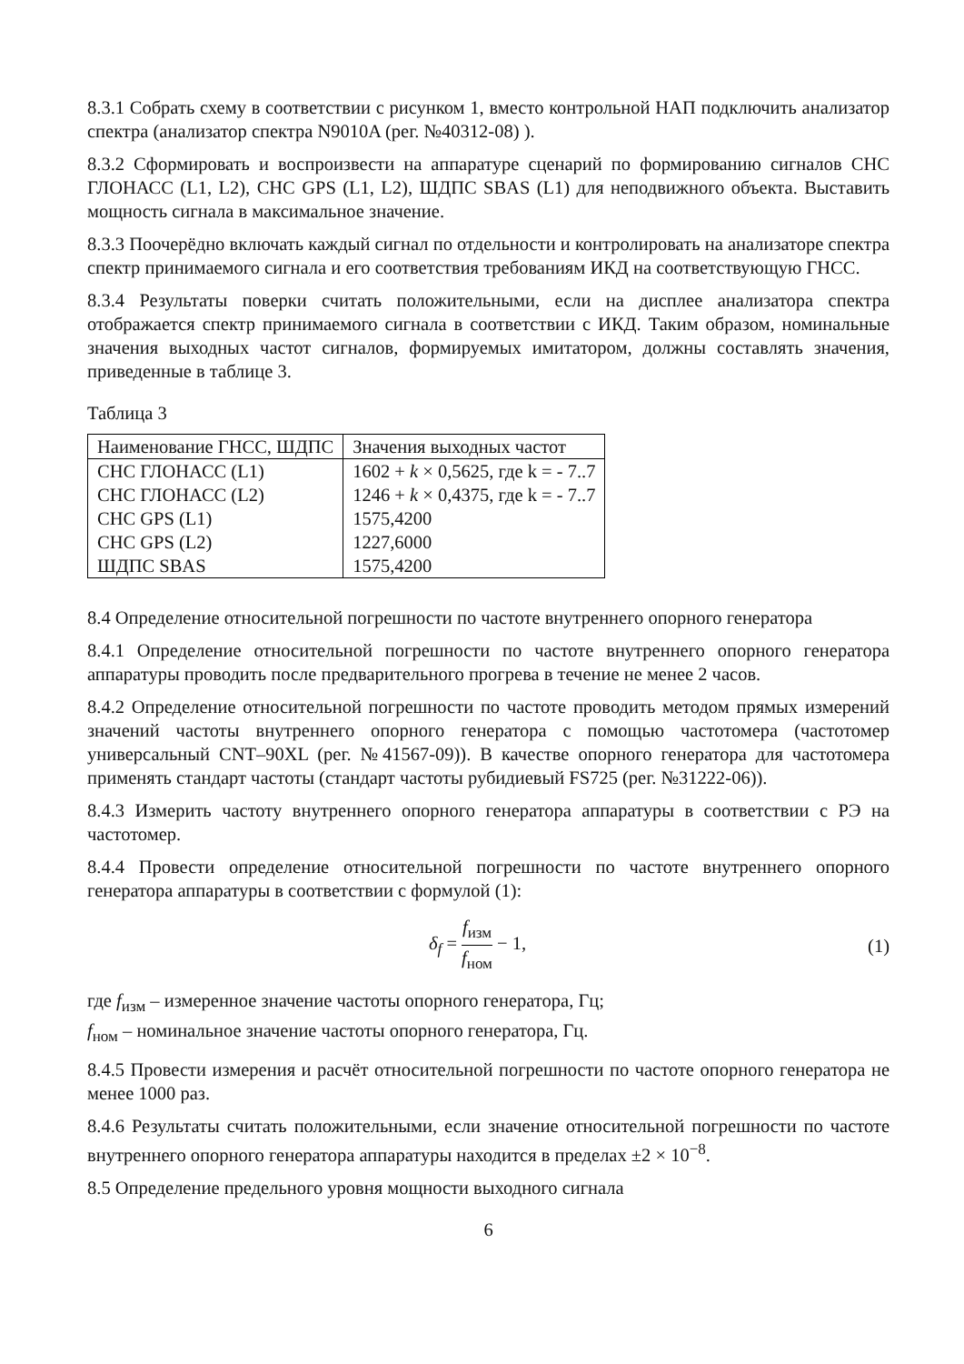8.3.1 Собрать схему в соответствии с рисунком 1, вместо контрольной НАП подключить анализатор спектра (анализатор спектра N9010A (рег. №40312-08) ).
8.3.2 Сформировать и воспроизвести на аппаратуре сценарий по формированию сигналов СНС ГЛОНАСС (L1, L2), СНС GPS (L1, L2), ШДПС SBAS (L1) для неподвижного объекта. Выставить мощность сигнала в максимальное значение.
8.3.3 Поочерёдно включать каждый сигнал по отдельности и контролировать на анализаторе спектра спектр принимаемого сигнала и его соответствия требованиям ИКД на соответствующую ГНСС.
8.3.4 Результаты поверки считать положительными, если на дисплее анализатора спектра отображается спектр принимаемого сигнала в соответствии с ИКД. Таким образом, номинальные значения выходных частот сигналов, формируемых имитатором, должны составлять значения, приведенные в таблице 3.
Таблица 3
| Наименование ГНСС, ШДПС | Значения выходных частот |
| --- | --- |
| СНС ГЛОНАСС (L1) | 1602 + k × 0,5625, где k = - 7..7 |
| СНС ГЛОНАСС (L2) | 1246 + k × 0,4375, где k = - 7..7 |
| СНС GPS (L1) | 1575,4200 |
| СНС GPS (L2) | 1227,6000 |
| ШДПС SBAS | 1575,4200 |
8.4 Определение относительной погрешности по частоте внутреннего опорного генератора
8.4.1 Определение относительной погрешности по частоте внутреннего опорного генератора аппаратуры проводить после предварительного прогрева в течение не менее 2 часов.
8.4.2 Определение относительной погрешности по частоте проводить методом прямых измерений значений частоты внутреннего опорного генератора с помощью частотомера (частотомер универсальный CNT–90XL (рег. №41567-09)). В качестве опорного генератора для частотомера применять стандарт частоты (стандарт частоты рубидиевый FS725 (рег. №31222-06)).
8.4.3 Измерить частоту внутреннего опорного генератора аппаратуры в соответствии с РЭ на частотомер.
8.4.4 Провести определение относительной погрешности по частоте внутреннего опорного генератора аппаратуры в соответствии с формулой (1):
δ<sub>f</sub> = f<sub>изм</sub> f<sub>ном</sub> − 1, (1)
где f<sub>изм</sub> – измеренное значение частоты опорного генератора, Гц;
f<sub>ном</sub> – номинальное значение частоты опорного генератора, Гц.
8.4.5 Провести измерения и расчёт относительной погрешности по частоте опорного генератора не менее 1000 раз.
8.4.6 Результаты считать положительными, если значение относительной погрешности по частоте внутреннего опорного генератора аппаратуры находится в пределах ±2 × 10<sup>−8</sup>.
8.5 Определение предельного уровня мощности выходного сигнала
6